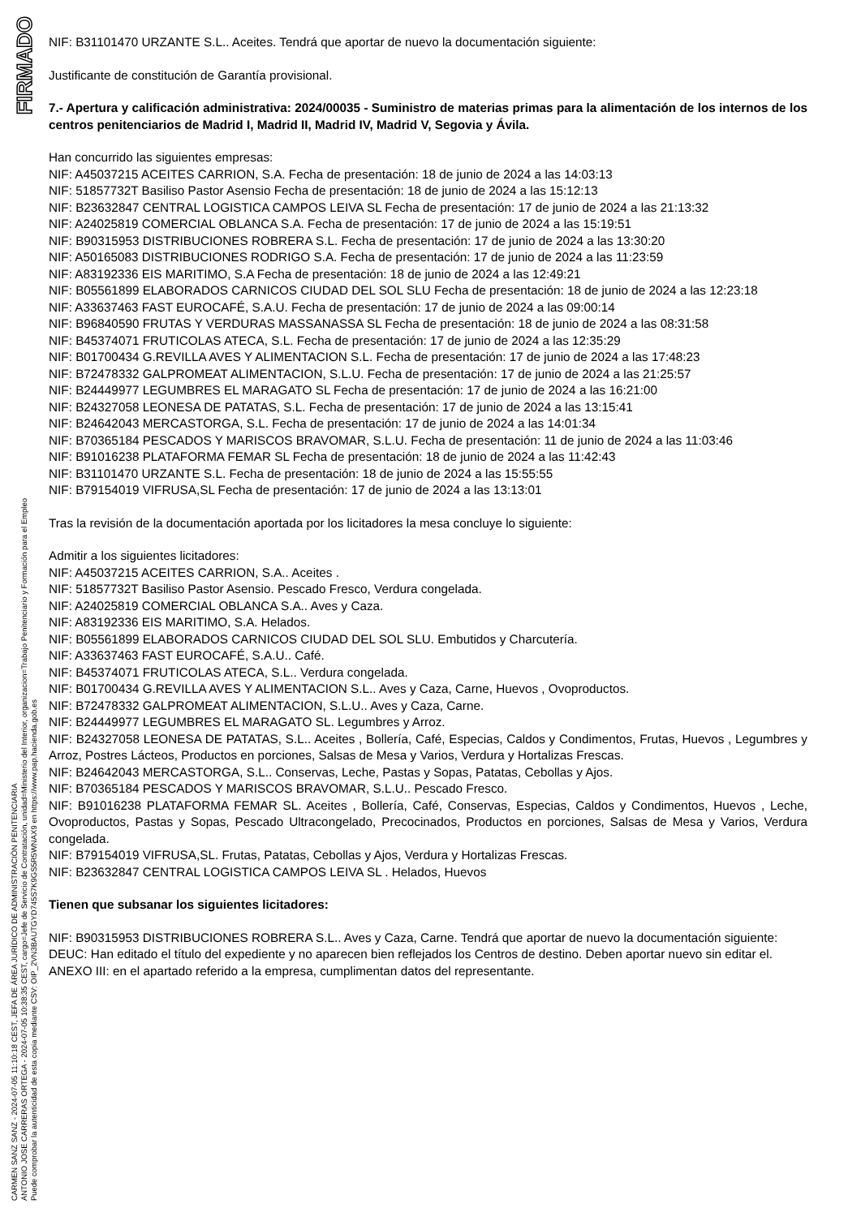FIRMADO
CARMEN SANZ SANZ - 2024-07-05 11:10:18 CEST, JEFA DE ÁREA JURÍDICO DE ADMINISTRACIÓN PENITENCIARIA
ANTONIO JOSE CARRERAS ORTEGA - 2024-07-05 10:38:35 CEST, cargo=Jefe de Servicio de Contratación, unidad=Ministerio del Interior, organizacion=Trabajo Penitenciario y Formación para el Empleo
Puede comprobar la autenticidad de esta copia mediante CSV: OIP_2VN3BAUTGYD745S7K9GS5R5WNAX9 en https://www.pap.hacienda.gob.es
NIF: B31101470 URZANTE S.L.. Aceites. Tendrá que aportar de nuevo la documentación siguiente:
Justificante de constitución de Garantía provisional.
7.- Apertura y calificación administrativa: 2024/00035 - Suministro de materias primas para la alimentación de los internos de los centros penitenciarios de Madrid I, Madrid II, Madrid IV, Madrid V, Segovia y Ávila.
Han concurrido las siguientes empresas:
NIF: A45037215 ACEITES CARRION, S.A. Fecha de presentación: 18 de junio de 2024 a las 14:03:13
NIF: 51857732T Basiliso Pastor Asensio Fecha de presentación: 18 de junio de 2024 a las 15:12:13
NIF: B23632847 CENTRAL LOGISTICA CAMPOS LEIVA SL Fecha de presentación: 17 de junio de 2024 a las 21:13:32
NIF: A24025819 COMERCIAL OBLANCA S.A. Fecha de presentación: 17 de junio de 2024 a las 15:19:51
NIF: B90315953 DISTRIBUCIONES ROBRERA S.L. Fecha de presentación: 17 de junio de 2024 a las 13:30:20
NIF: A50165083 DISTRIBUCIONES RODRIGO S.A. Fecha de presentación: 17 de junio de 2024 a las 11:23:59
NIF: A83192336 EIS MARITIMO, S.A Fecha de presentación: 18 de junio de 2024 a las 12:49:21
NIF: B05561899 ELABORADOS CARNICOS CIUDAD DEL SOL SLU Fecha de presentación: 18 de junio de 2024 a las 12:23:18
NIF: A33637463 FAST EUROCAFÉ, S.A.U. Fecha de presentación: 17 de junio de 2024 a las 09:00:14
NIF: B96840590 FRUTAS Y VERDURAS MASSANASSA SL Fecha de presentación: 18 de junio de 2024 a las 08:31:58
NIF: B45374071 FRUTICOLAS ATECA, S.L. Fecha de presentación: 17 de junio de 2024 a las 12:35:29
NIF: B01700434 G.REVILLA AVES Y ALIMENTACION S.L. Fecha de presentación: 17 de junio de 2024 a las 17:48:23
NIF: B72478332 GALPROMEAT ALIMENTACION, S.L.U. Fecha de presentación: 17 de junio de 2024 a las 21:25:57
NIF: B24449977 LEGUMBRES EL MARAGATO SL Fecha de presentación: 17 de junio de 2024 a las 16:21:00
NIF: B24327058 LEONESA DE PATATAS, S.L. Fecha de presentación: 17 de junio de 2024 a las 13:15:41
NIF: B24642043 MERCASTORGA, S.L. Fecha de presentación: 17 de junio de 2024 a las 14:01:34
NIF: B70365184 PESCADOS Y MARISCOS BRAVOMAR, S.L.U. Fecha de presentación: 11 de junio de 2024 a las 11:03:46
NIF: B91016238 PLATAFORMA FEMAR SL Fecha de presentación: 18 de junio de 2024 a las 11:42:43
NIF: B31101470 URZANTE S.L. Fecha de presentación: 18 de junio de 2024 a las 15:55:55
NIF: B79154019 VIFRUSA,SL Fecha de presentación: 17 de junio de 2024 a las 13:13:01
Tras la revisión de la documentación aportada por los licitadores la mesa concluye lo siguiente:
Admitir a los siguientes licitadores:
NIF: A45037215 ACEITES CARRION, S.A.. Aceites .
NIF: 51857732T Basiliso Pastor Asensio. Pescado Fresco, Verdura congelada.
NIF: A24025819 COMERCIAL OBLANCA S.A.. Aves y Caza.
NIF: A83192336 EIS MARITIMO, S.A. Helados.
NIF: B05561899 ELABORADOS CARNICOS CIUDAD DEL SOL SLU. Embutidos y Charcutería.
NIF: A33637463 FAST EUROCAFÉ, S.A.U.. Café.
NIF: B45374071 FRUTICOLAS ATECA, S.L.. Verdura congelada.
NIF: B01700434 G.REVILLA AVES Y ALIMENTACION S.L.. Aves y Caza, Carne, Huevos , Ovoproductos.
NIF: B72478332 GALPROMEAT ALIMENTACION, S.L.U.. Aves y Caza, Carne.
NIF: B24449977 LEGUMBRES EL MARAGATO SL. Legumbres y Arroz.
NIF: B24327058 LEONESA DE PATATAS, S.L.. Aceites , Bollería, Café, Especias, Caldos y Condimentos, Frutas, Huevos , Legumbres y Arroz, Postres Lácteos, Productos en porciones, Salsas de Mesa y Varios, Verdura y Hortalizas Frescas.
NIF: B24642043 MERCASTORGA, S.L.. Conservas, Leche, Pastas y Sopas, Patatas, Cebollas y Ajos.
NIF: B70365184 PESCADOS Y MARISCOS BRAVOMAR, S.L.U.. Pescado Fresco.
NIF: B91016238 PLATAFORMA FEMAR SL. Aceites , Bollería, Café, Conservas, Especias, Caldos y Condimentos, Huevos , Leche, Ovoproductos, Pastas y Sopas, Pescado Ultracongelado, Precocinados, Productos en porciones, Salsas de Mesa y Varios, Verdura congelada.
NIF: B79154019 VIFRUSA,SL. Frutas, Patatas, Cebollas y Ajos, Verdura y Hortalizas Frescas.
NIF: B23632847 CENTRAL LOGISTICA CAMPOS LEIVA SL . Helados, Huevos
Tienen que subsanar los siguientes licitadores:
NIF: B90315953 DISTRIBUCIONES ROBRERA S.L.. Aves y Caza, Carne. Tendrá que aportar de nuevo la documentación siguiente:
DEUC: Han editado el título del expediente y no aparecen bien reflejados los Centros de destino. Deben aportar nuevo sin editar el.
ANEXO III: en el apartado referido a la empresa, cumplimentan datos del representante.